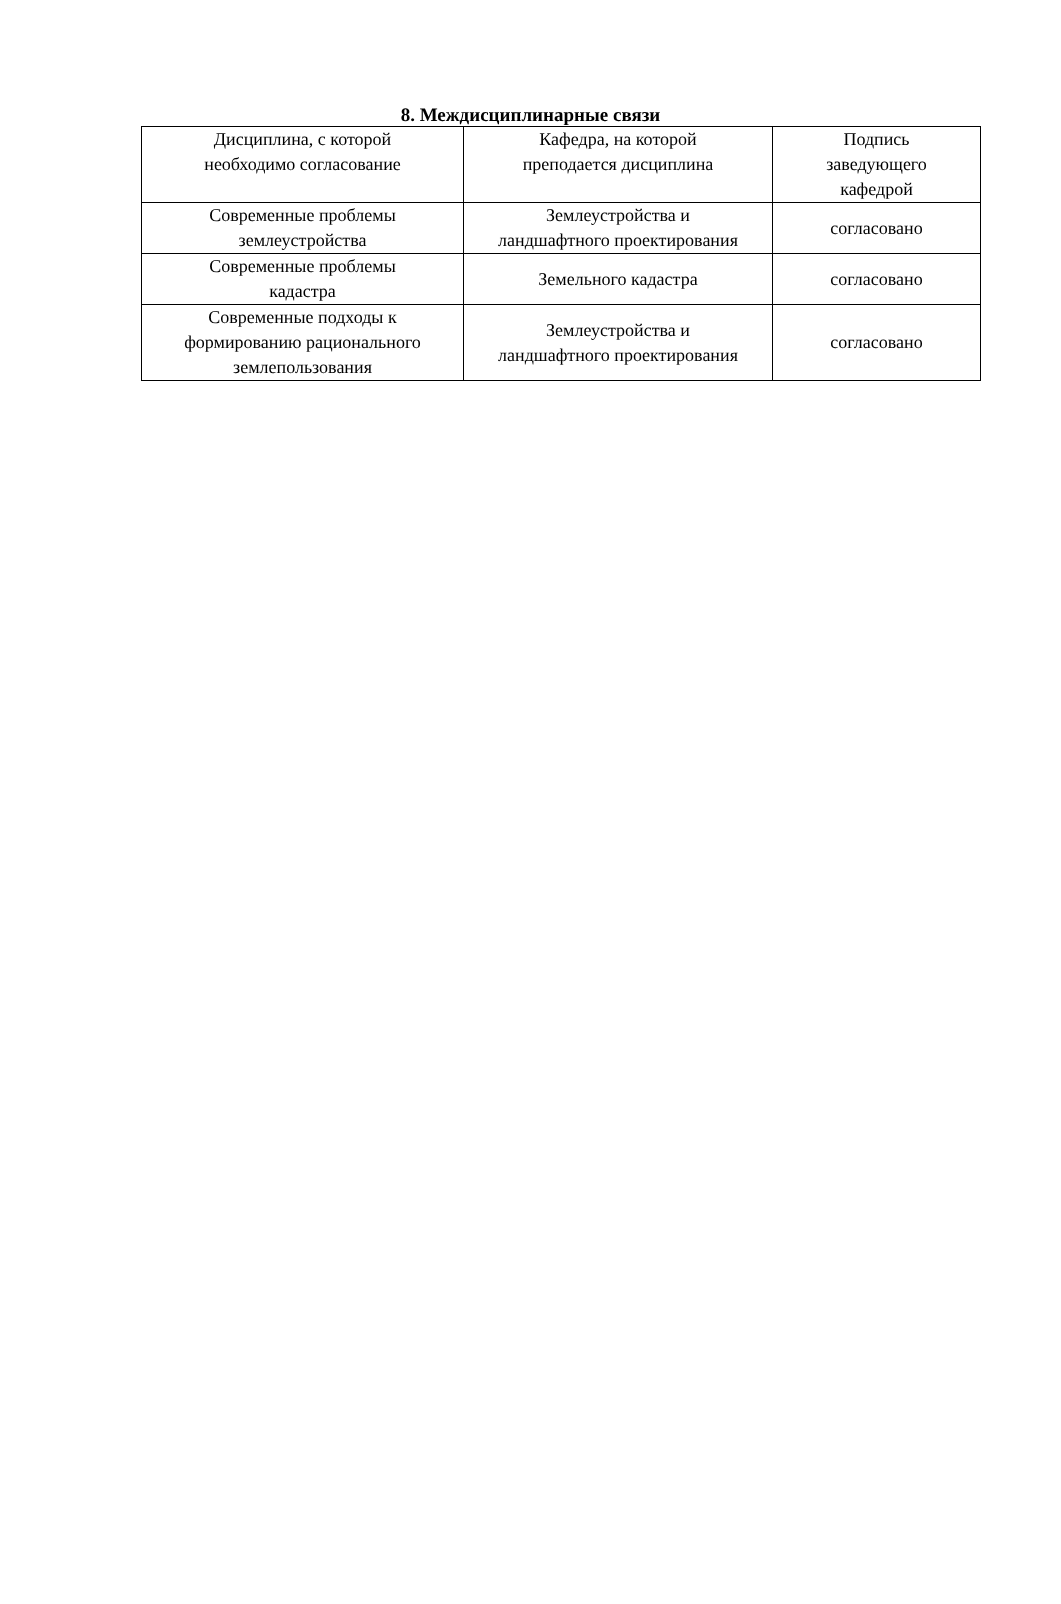8. Междисциплинарные связи
| Дисциплина, с которой необходимо согласование | Кафедра, на которой преподается дисциплина | Подпись заведующего кафедрой |
| --- | --- | --- |
| Современные проблемы землеустройства | Землеустройства и ландшафтного проектирования | согласовано |
| Современные проблемы кадастра | Земельного кадастра | согласовано |
| Современные подходы к формированию рационального землепользования | Землеустройства и ландшафтного проектирования | согласовано |